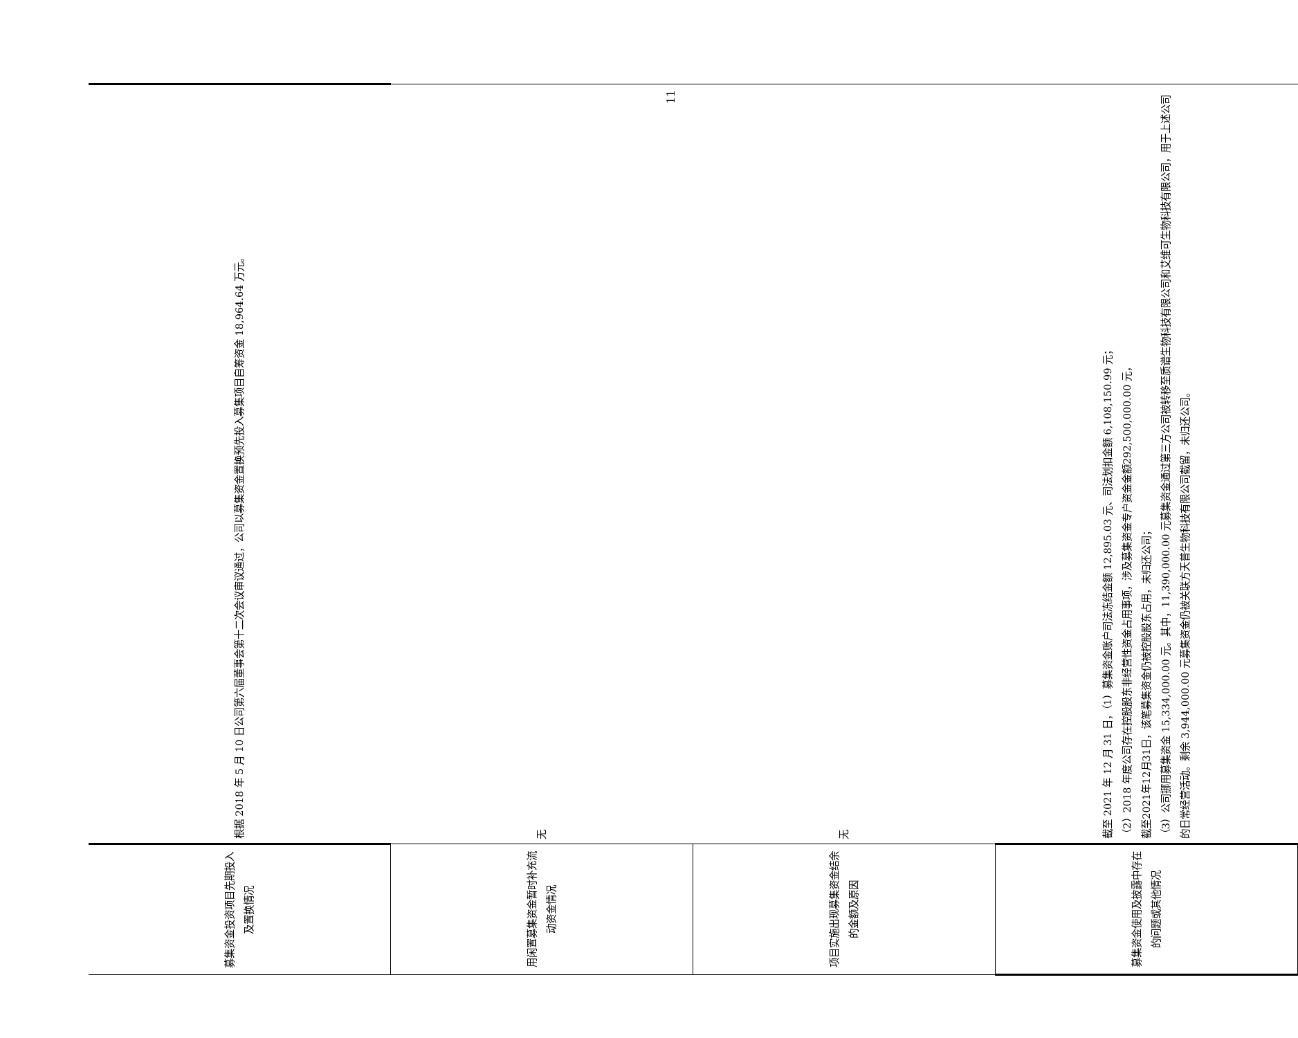| 募集资金投资项目先期投入及置换情况 | 根据 2018 年 5 月 10 日公司第六届董事会第十二次会议审议通过，公司以募集资金置换预先投入募集项目自筹资金 18,964.64 万元。 |
| 用闲置募集资金暂时补充流动资金情况 | 无 |
| 项目实施出现募集资金结余的金额及原因 | 无 |
| 募集资金使用及披露中存在的问题或其他情况 | 截至 2021 年 12 月 31 日，（1）募集资金账户司法冻结金额 12,895.03 元、司法划扣金额 6,108,150.99 元； （2）2018 年度公司存在控股股东非经营性资金占用事项，涉及募集资金专户资金金额292,500,000.00 元， 截至2021年12月31日，该笔募集资金仍被控股股东占用，未归还公司； （3）公司挪用募集资金 15,334,000.00 元。其中，11,390,000.00 元募集资金通过第三方公司被转移至质谱生物科技有限公司和艾维可生物科技有限公司，用于上述公司的日常经营活动。剩余 3,944,000.00 元募集资金仍被关联方天普生物科技有限公司截留，未归还公司。 |
11